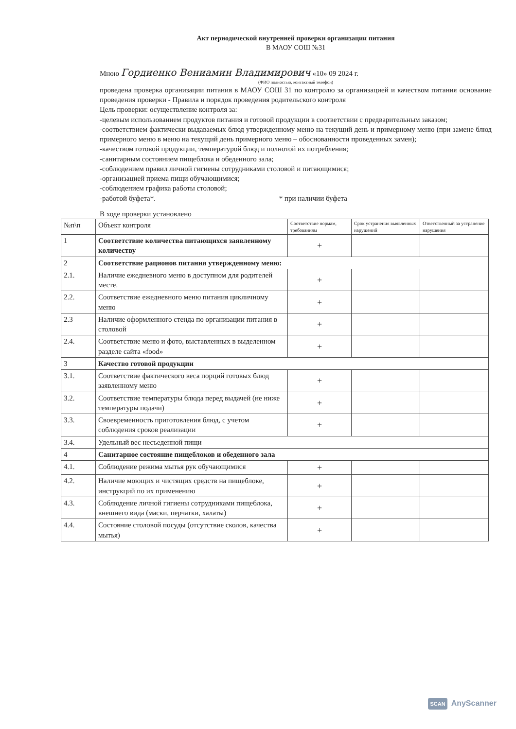Акт периодической внутренней проверки организации питания
В МАОУ СОШ №31
Мною Гордиенко Вениамин Владимирович «10» 09 2024 г.
(ФИО полностью, контактный телефон)
проведена проверка организации питания в МАОУ СОШ 31 по контролю за организацией и качеством питания основание проведения проверки - Правила и порядок проведения родительского контроля
Цель проверки: осуществление контроля за:
-целевым использованием продуктов питания и готовой продукции в соответствии с предварительным заказом;
-соответствием фактически выдаваемых блюд утвержденному меню на текущий день и примерному меню (при замене блюд примерного меню в меню на текущий день примерного меню – обоснованности проведенных замен);
-качеством готовой продукции, температурой блюд и полнотой их потребления;
-санитарным состоянием пищеблока и обеденного зала;
-соблюдением правил личной гигиены сотрудниками столовой и питающимися;
-организацией приема пищи обучающимися;
-соблюдением графика работы столовой;
-работой буфета*. * при наличии буфета
В ходе проверки установлено
| №п\п | Объект контроля | Соответствие нормам, требованиям | Срок устранения выявленных нарушений | Ответственный за устранение нарушения |
| --- | --- | --- | --- | --- |
| 1 | Соответствие количества питающихся заявленному количеству | + | | |
| 2 | Соответствие рационов питания утвержденному меню: | | | |
| 2.1. | Наличие ежедневного меню в доступном для родителей месте. | + | | |
| 2.2. | Соответствие ежедневного меню питания цикличному меню | + | | |
| 2.3 | Наличие оформленного стенда по организации питания в столовой | + | | |
| 2.4. | Соответствие меню и фото, выставленных в выделенном разделе сайта «food» | + | | |
| 3 | Качество готовой продукции | | | |
| 3.1. | Соответствие фактического веса порций готовых блюд заявленному меню | + | | |
| 3.2. | Соответствие температуры блюда перед выдачей (не ниже температуры подачи) | + | | |
| 3.3. | Своевременность приготовления блюд, с учетом соблюдения сроков реализации | + | | |
| 3.4. | Удельный вес несъеденной пищи | | | |
| 4 | Санитарное состояние пищеблоков и обеденного зала | | | |
| 4.1. | Соблюдение режима мытья рук обучающимися | + | | |
| 4.2. | Наличие моющих и чистящих средств на пищеблоке, инструкций по их применению | + | | |
| 4.3. | Соблюдение личной гигиены сотрудниками пищеблока, внешнего вида (маски, перчатки, халаты) | + | | |
| 4.4. | Состояние столовой посуды (отсутствие сколов, качества мытья) | + | | |
SCAN AnyScanner